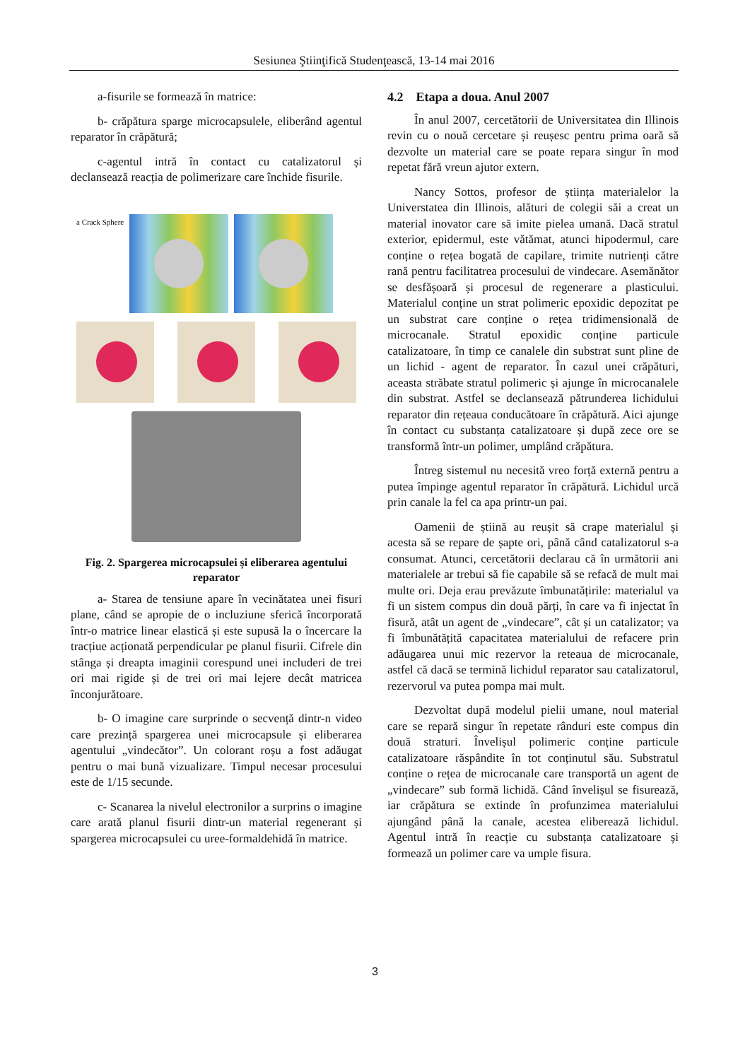Sesiunea Ştiinţifică Studenţească, 13-14 mai 2016
a-fisurile se formează în matrice:
b- crăpătura sparge microcapsulele, eliberând agentul reparator în crăpătură;
c-agentul intră în contact cu catalizatorul și declansează reacția de polimerizare care închide fisurile.
a Crack Sphere
Fig. 2. Spargerea microcapsulei și eliberarea agentului reparator
a- Starea de tensiune apare în vecinătatea unei fisuri plane, când se apropie de o incluziune sferică încorporată într-o matrice linear elastică și este supusă la o încercare la tracțiue acționată perpendicular pe planul fisurii. Cifrele din stânga și dreapta imaginii corespund unei includeri de trei ori mai rigide și de trei ori mai lejere decât matricea înconjurătoare.
b- O imagine care surprinde o secvență dintr-n video care prezință spargerea unei microcapsule și eliberarea agentului „vindecător”. Un colorant roșu a fost adăugat pentru o mai bună vizualizare. Timpul necesar procesului este de 1/15 secunde.
c- Scanarea la nivelul electronilor a surprins o imagine care arată planul fisurii dintr-un material regenerant și spargerea microcapsulei cu uree-formaldehidă în matrice.
4.2 Etapa a doua. Anul 2007
În anul 2007, cercetătorii de Universitatea din Illinois revin cu o nouă cercetare și reușesc pentru prima oară să dezvolte un material care se poate repara singur în mod repetat fără vreun ajutor extern.
Nancy Sottos, profesor de știința materialelor la Universtatea din Illinois, alături de colegii săi a creat un material inovator care să imite pielea umană. Dacă stratul exterior, epidermul, este vătămat, atunci hipodermul, care conține o rețea bogată de capilare, trimite nutrienți către rană pentru facilitatrea procesului de vindecare. Asemănător se desfășoară și procesul de regenerare a plasticului. Materialul conține un strat polimeric epoxidic depozitat pe un substrat care conține o rețea tridimensională de microcanale. Stratul epoxidic conține particule catalizatoare, în timp ce canalele din substrat sunt pline de un lichid - agent de reparator. În cazul unei crăpături, aceasta străbate stratul polimeric și ajunge în microcanalele din substrat. Astfel se declansează pătrunderea lichidului reparator din rețeaua conducătoare în crăpătură. Aici ajunge în contact cu substanța catalizatoare și după zece ore se transformă într-un polimer, umplând crăpătura.
Întreg sistemul nu necesită vreo forță externă pentru a putea împinge agentul reparator în crăpătură. Lichidul urcă prin canale la fel ca apa printr-un pai.
Oamenii de știină au reușit să crape materialul și acesta să se repare de șapte ori, până când catalizatorul s-a consumat. Atunci, cercetătorii declarau că în următorii ani materialele ar trebui să fie capabile să se refacă de mult mai multe ori. Deja erau prevăzute îmbunatățirile: materialul va fi un sistem compus din două părți, în care va fi injectat în fisură, atât un agent de „vindecare”, cât și un catalizator; va fi îmbunătățită capacitatea materialului de refacere prin adăugarea unui mic rezervor la reteaua de microcanale, astfel că dacă se termină lichidul reparator sau catalizatorul, rezervorul va putea pompa mai mult.
Dezvoltat după modelul pielii umane, noul material care se repară singur în repetate rânduri este compus din două straturi. Învelișul polimeric conține particule catalizatoare răspândite în tot conținutul său. Substratul conține o rețea de microcanale care transportă un agent de „vindecare” sub formă lichidă. Când învelișul se fisurează, iar crăpătura se extinde în profunzimea materialului ajungând până la canale, acestea eliberează lichidul. Agentul intră în reacție cu substanța catalizatoare și formează un polimer care va umple fisura.
3